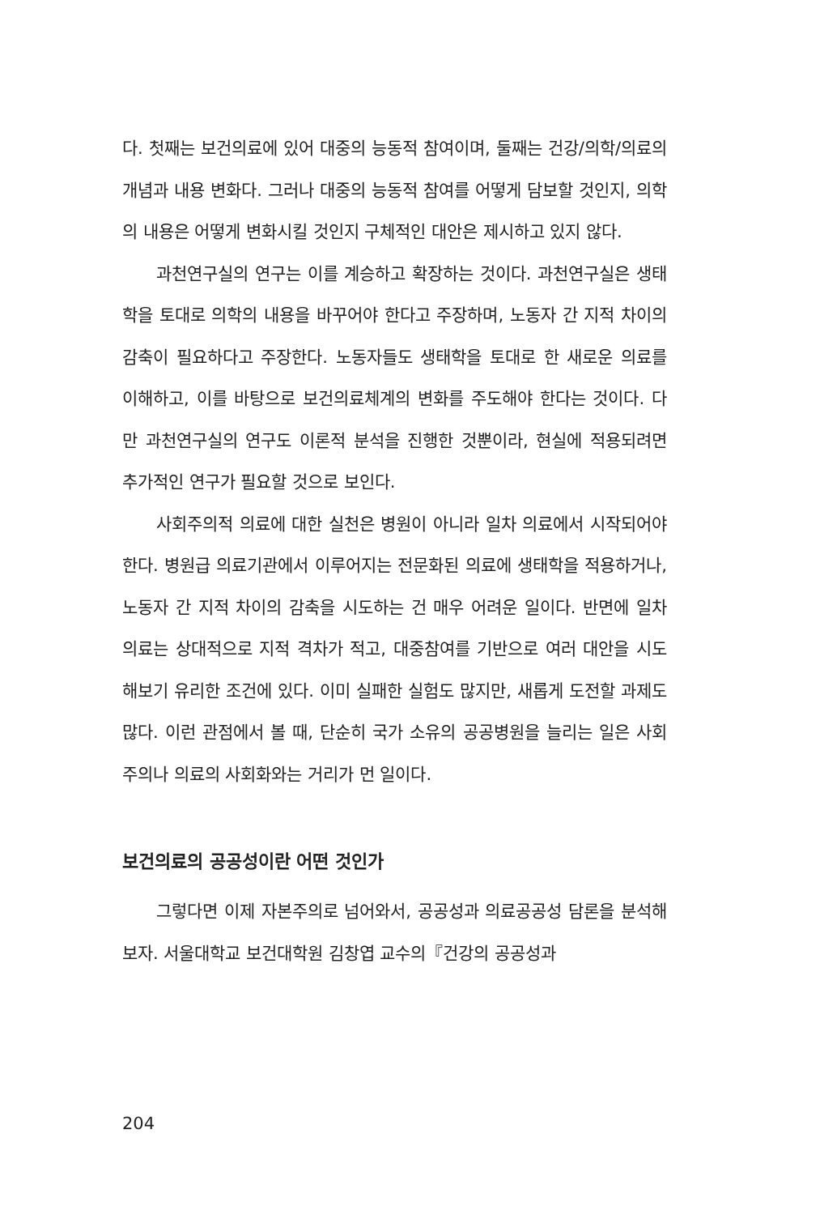다. 첫째는 보건의료에 있어 대중의 능동적 참여이며, 둘째는 건강/의학/의료의 개념과 내용 변화다. 그러나 대중의 능동적 참여를 어떻게 담보할 것인지, 의학의 내용은 어떻게 변화시킬 것인지 구체적인 대안은 제시하고 있지 않다.
과천연구실의 연구는 이를 계승하고 확장하는 것이다. 과천연구실은 생태학을 토대로 의학의 내용을 바꾸어야 한다고 주장하며, 노동자 간 지적 차이의 감축이 필요하다고 주장한다. 노동자들도 생태학을 토대로 한 새로운 의료를 이해하고, 이를 바탕으로 보건의료체계의 변화를 주도해야 한다는 것이다. 다만 과천연구실의 연구도 이론적 분석을 진행한 것뿐이라, 현실에 적용되려면 추가적인 연구가 필요할 것으로 보인다.
사회주의적 의료에 대한 실천은 병원이 아니라 일차 의료에서 시작되어야 한다. 병원급 의료기관에서 이루어지는 전문화된 의료에 생태학을 적용하거나, 노동자 간 지적 차이의 감축을 시도하는 건 매우 어려운 일이다. 반면에 일차 의료는 상대적으로 지적 격차가 적고, 대중참여를 기반으로 여러 대안을 시도해보기 유리한 조건에 있다. 이미 실패한 실험도 많지만, 새롭게 도전할 과제도 많다. 이런 관점에서 볼 때, 단순히 국가 소유의 공공병원을 늘리는 일은 사회주의나 의료의 사회화와는 거리가 먼 일이다.
보건의료의 공공성이란 어떤 것인가
그렇다면 이제 자본주의로 넘어와서, 공공성과 의료공공성 담론을 분석해보자. 서울대학교 보건대학원 김창엽 교수의『건강의 공공성과
204